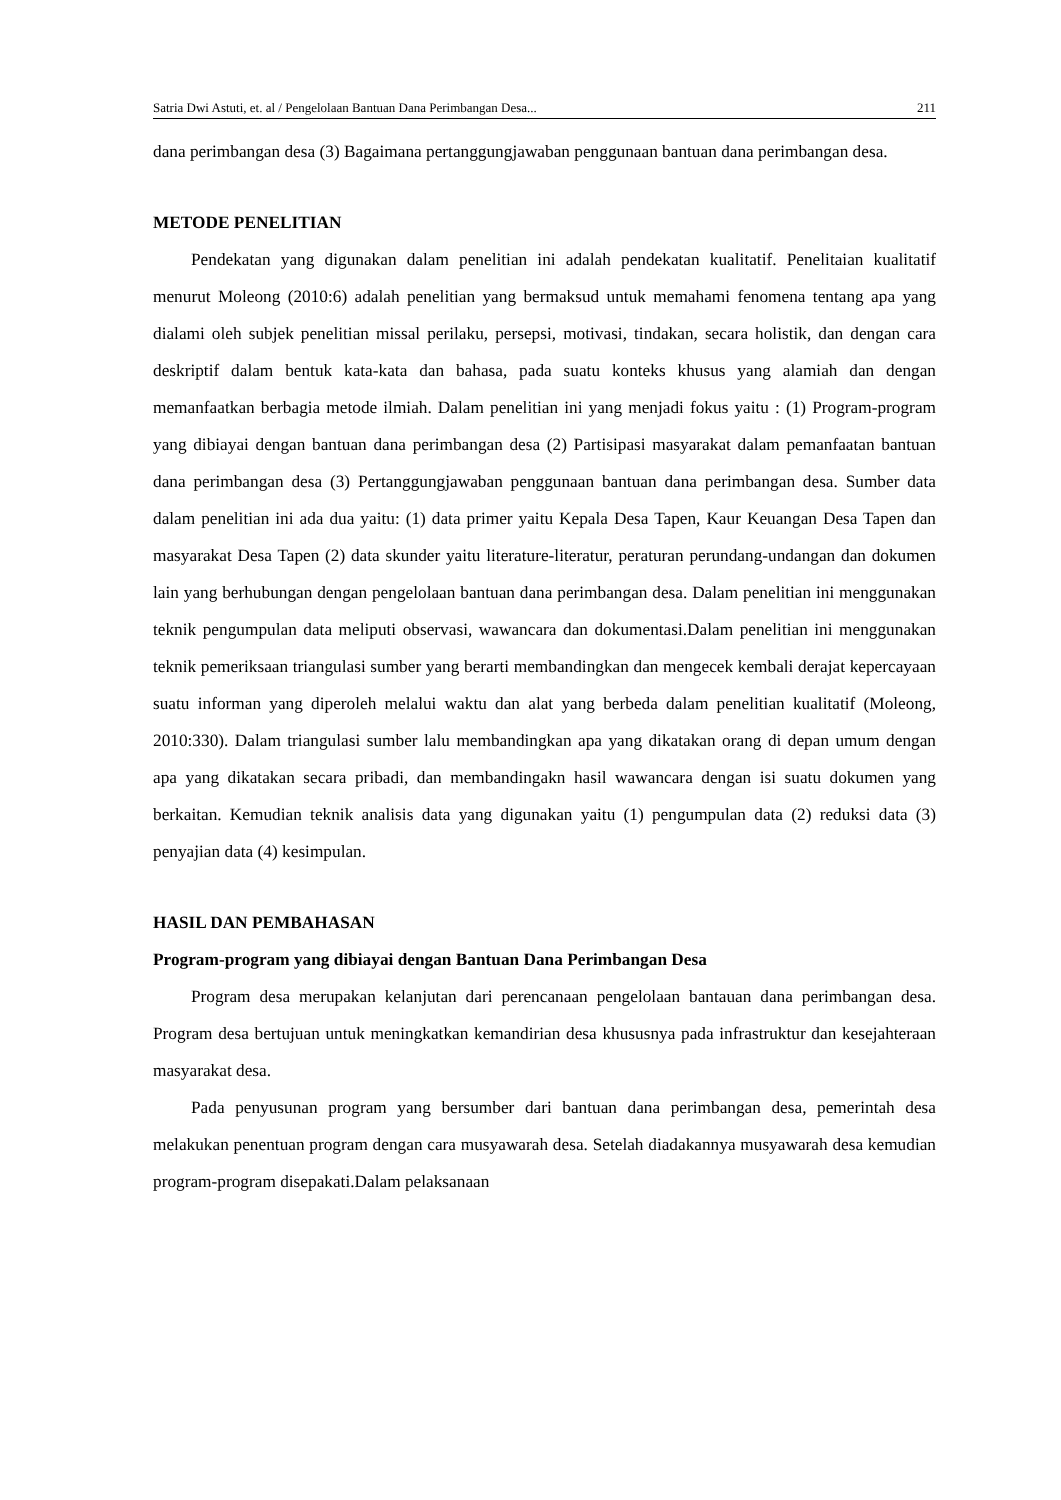Satria Dwi Astuti, et. al / Pengelolaan Bantuan Dana Perimbangan Desa... 211
dana perimbangan desa (3) Bagaimana pertanggungjawaban penggunaan bantuan dana perimbangan desa.
METODE PENELITIAN
Pendekatan yang digunakan dalam penelitian ini adalah pendekatan kualitatif. Penelitaian kualitatif menurut Moleong (2010:6) adalah penelitian yang bermaksud untuk memahami fenomena tentang apa yang dialami oleh subjek penelitian missal perilaku, persepsi, motivasi, tindakan, secara holistik, dan dengan cara deskriptif dalam bentuk kata-kata dan bahasa, pada suatu konteks khusus yang alamiah dan dengan memanfaatkan berbagia metode ilmiah. Dalam penelitian ini yang menjadi fokus yaitu : (1) Program-program yang dibiayai dengan bantuan dana perimbangan desa (2) Partisipasi masyarakat dalam pemanfaatan bantuan dana perimbangan desa (3) Pertanggungjawaban penggunaan bantuan dana perimbangan desa. Sumber data dalam penelitian ini ada dua yaitu: (1) data primer yaitu Kepala Desa Tapen, Kaur Keuangan Desa Tapen dan masyarakat Desa Tapen (2) data skunder yaitu literature-literatur, peraturan perundang-undangan dan dokumen lain yang berhubungan dengan pengelolaan bantuan dana perimbangan desa. Dalam penelitian ini menggunakan teknik pengumpulan data meliputi observasi, wawancara dan dokumentasi.Dalam penelitian ini menggunakan teknik pemeriksaan triangulasi sumber yang berarti membandingkan dan mengecek kembali derajat kepercayaan suatu informan yang diperoleh melalui waktu dan alat yang berbeda dalam penelitian kualitatif (Moleong, 2010:330). Dalam triangulasi sumber lalu membandingkan apa yang dikatakan orang di depan umum dengan apa yang dikatakan secara pribadi, dan membandingakn hasil wawancara dengan isi suatu dokumen yang berkaitan. Kemudian teknik analisis data yang digunakan yaitu (1) pengumpulan data (2) reduksi data (3) penyajian data (4) kesimpulan.
HASIL DAN PEMBAHASAN
Program-program yang dibiayai dengan Bantuan Dana Perimbangan Desa
Program desa merupakan kelanjutan dari perencanaan pengelolaan bantauan dana perimbangan desa. Program desa bertujuan untuk meningkatkan kemandirian desa khususnya pada infrastruktur dan kesejahteraan masyarakat desa.
Pada penyusunan program yang bersumber dari bantuan dana perimbangan desa, pemerintah desa melakukan penentuan program dengan cara musyawarah desa. Setelah diadakannya musyawarah desa kemudian program-program disepakati.Dalam pelaksanaan